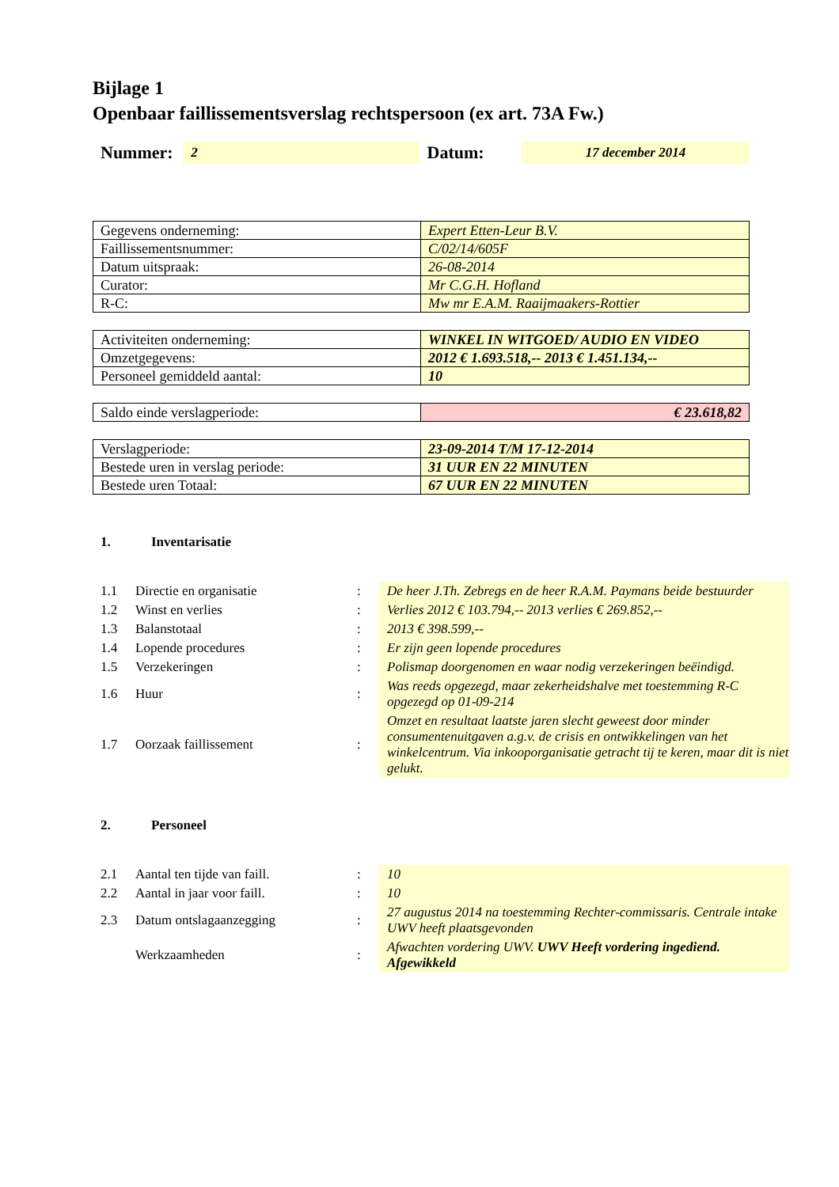Bijlage 1
Openbaar faillissementsverslag rechtspersoon (ex art. 73A Fw.)
Nummer: 2 Datum: 17 december 2014
| Gegevens onderneming: | Expert Etten-Leur B.V. |
| Faillissementsnummer: | C/02/14/605F |
| Datum uitspraak: | 26-08-2014 |
| Curator: | Mr C.G.H. Hofland |
| R-C: | Mw mr E.A.M. Raaijmaakers-Rottier |
| Activiteiten onderneming: | WINKEL IN WITGOED/ AUDIO EN VIDEO |
| Omzetgegevens: | 2012 € 1.693.518,-- 2013 € 1.451.134,-- |
| Personeel gemiddeld aantal: | 10 |
| Saldo einde verslagperiode: | € 23.618,82 |
| Verslagperiode: | 23-09-2014 T/M 17-12-2014 |
| Bestede uren in verslag periode: | 31 UUR EN 22 MINUTEN |
| Bestede uren Totaal: | 67 UUR EN 22 MINUTEN |
1. Inventarisatie
| 1.1 | Directie en organisatie | : | De heer J.Th. Zebregs en de heer R.A.M. Paymans beide bestuurder |
| 1.2 | Winst en verlies | : | Verlies 2012 € 103.794,-- 2013 verlies € 269.852,-- |
| 1.3 | Balanstotaal | : | 2013 € 398.599,-- |
| 1.4 | Lopende procedures | : | Er zijn geen lopende procedures |
| 1.5 | Verzekeringen | : | Polismap doorgenomen en waar nodig verzekeringen beëindigd. |
| 1.6 | Huur | : | Was reeds opgezegd, maar zekerheidshalve met toestemming R-C opgezegd op 01-09-214 |
| 1.7 | Oorzaak faillissement | : | Omzet en resultaat laatste jaren slecht geweest door minder consumentenuitgaven a.g.v. de crisis en ontwikkelingen van het winkelcentrum. Via inkooporganisatie getracht tij te keren, maar dit is niet gelukt. |
2. Personeel
| 2.1 | Aantal ten tijde van faill. | : | 10 |
| 2.2 | Aantal in jaar voor faill. | : | 10 |
| 2.3 | Datum ontslagaanzegging | : | 27 augustus 2014 na toestemming Rechter-commissaris. Centrale intake UWV heeft plaatsgevonden |
| | Werkzaamheden | : | Afwachten vordering UWV. UWV Heeft vordering ingediend. Afgewikkeld |